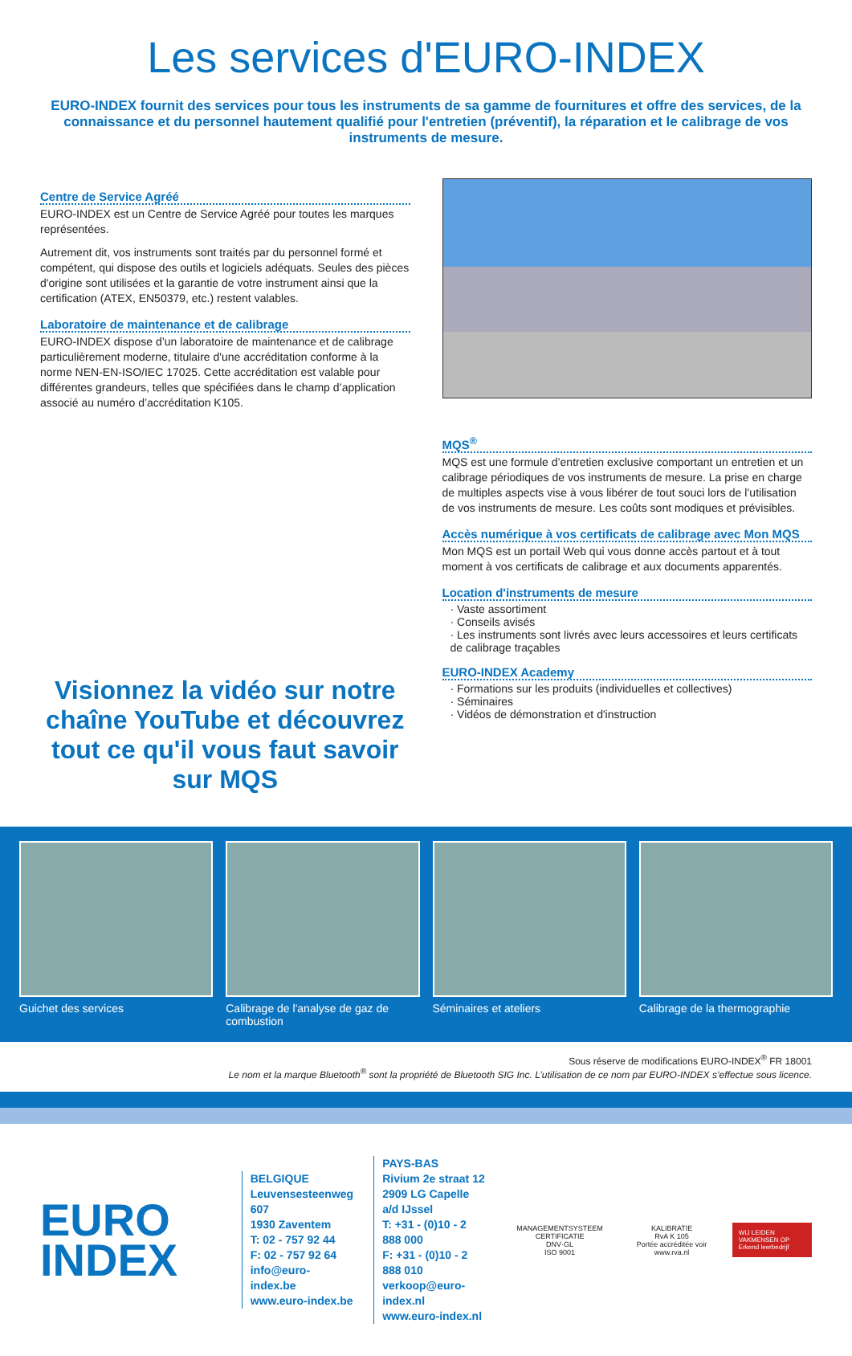Les services d'EURO-INDEX
EURO-INDEX fournit des services pour tous les instruments de sa gamme de fournitures et offre des services, de la connaissance et du personnel hautement qualifié pour l'entretien (préventif), la réparation et le calibrage de vos instruments de mesure.
Centre de Service Agréé
EURO-INDEX est un Centre de Service Agréé pour toutes les marques représentées.
Autrement dit, vos instruments sont traités par du personnel formé et compétent, qui dispose des outils et logiciels adéquats. Seules des pièces d'origine sont utilisées et la garantie de votre instrument ainsi que la certification (ATEX, EN50379, etc.) restent valables.
Laboratoire de maintenance et de calibrage
EURO-INDEX dispose d’un laboratoire de maintenance et de calibrage particulièrement moderne, titulaire d'une accréditation conforme à la norme NEN-EN-ISO/IEC 17025. Cette accréditation est valable pour différentes grandeurs, telles que spécifiées dans le champ d’application associé au numéro d’accréditation K105.
Visionnez la vidéo sur notre chaîne YouTube et découvrez tout ce qu'il vous faut savoir sur MQS
MQS<sup>®</sup>
MQS est une formule d’entretien exclusive comportant un entretien et un calibrage périodiques de vos instruments de mesure. La prise en charge de multiples aspects vise à vous libérer de tout souci lors de l’utilisation de vos instruments de mesure. Les coûts sont modiques et prévisibles.
Accès numérique à vos certificats de calibrage avec Mon MQS
Mon MQS est un portail Web qui vous donne accès partout et à tout moment à vos certificats de calibrage et aux documents apparentés.
Location d'instruments de mesure
· Vaste assortiment
· Conseils avisés
· Les instruments sont livrés avec leurs accessoires et leurs certificats de calibrage traçables
EURO-INDEX Academy
· Formations sur les produits (individuelles et collectives)
· Séminaires
· Vidéos de démonstration et d'instruction
Guichet des services Calibrage de l'analyse de gaz de combustion
Séminaires et ateliers Calibrage de la thermographie
Sous réserve de modifications EURO-INDEX<sup>®</sup> FR 18001
Le nom et la marque Bluetooth<sup>®</sup> sont la propriété de Bluetooth SIG Inc. L’utilisation de ce nom par EURO-INDEX s’effectue sous licence.
EURO
INDEX
BELGIQUE
Leuvensesteenweg 607
1930 Zaventem
T: 02 - 757 92 44
F: 02 - 757 92 64
info@euro-index.be
www.euro-index.be
PAYS-BAS
Rivium 2e straat 12
2909 LG Capelle a/d IJssel
T: +31 - (0)10 - 2 888 000
F: +31 - (0)10 - 2 888 010
verkoop@euro-index.nl
www.euro-index.nl
MANAGEMENTSYSTEEM CERTIFICATIE
DNV·GL
ISO 9001
KALIBRATIE
RvA K 105
Portée accréditée voir www.rva.nl
WIJ LEIDEN VAKMENSEN OP
Erkend leerbedrijf